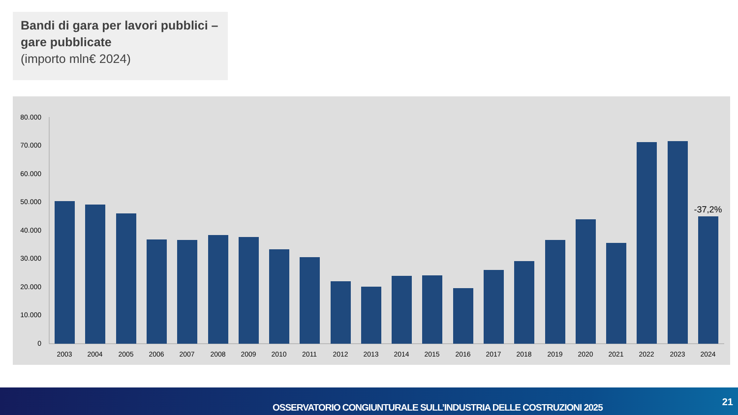Bandi di gara per lavori pubblici – gare pubblicate
(importo mln€ 2024)
80.000
70.000
60.000
50.000
40.000
30.000
20.000
10.000
0
-37,2%
2003
2004
2005
2006
2007
2008
2009
2010
2011
2012
2013
2014
2015
2016
2017
2018
2019
2020
2021
2022
2023
2024
OSSERVATORIO CONGIUNTURALE SULL’INDUSTRIA DELLE COSTRUZIONI 2025
21